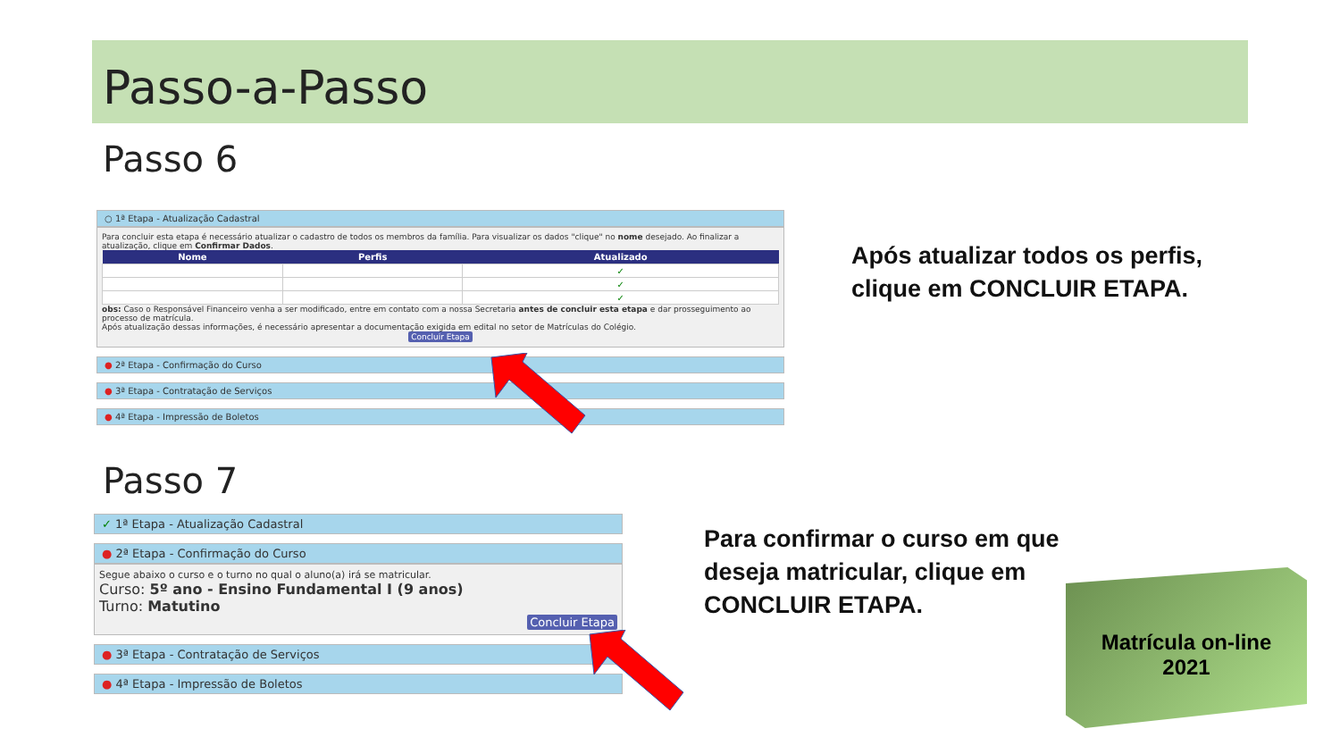Passo-a-Passo
Passo 6
○ 1ª Etapa - Atualização Cadastral
Para concluir esta etapa é necessário atualizar o cadastro de todos os membros da família. Para visualizar os dados "clique" no nome desejado. Ao finalizar a atualização, clique em Confirmar Dados.
| Nome | Perfis | Atualizado |
| --- | --- | --- |
| | | ✓ |
| | | ✓ |
| | | ✓ |
obs: Caso o Responsável Financeiro venha a ser modificado, entre em contato com a nossa Secretaria antes de concluir esta etapa e dar prosseguimento ao processo de matrícula.
Após atualização dessas informações, é necessário apresentar a documentação exigida em edital no setor de Matrículas do Colégio.
Concluir Etapa
● 2ª Etapa - Confirmação do Curso
● 3ª Etapa - Contratação de Serviços
● 4ª Etapa - Impressão de Boletos
Após atualizar todos os perfis,
clique em CONCLUIR ETAPA.
Passo 7
✓ 1ª Etapa - Atualização Cadastral
● 2ª Etapa - Confirmação do Curso
Segue abaixo o curso e o turno no qual o aluno(a) irá se matricular.
Curso: 5º ano - Ensino Fundamental I (9 anos)
Turno: Matutino
Concluir Etapa
● 3ª Etapa - Contratação de Serviços
● 4ª Etapa - Impressão de Boletos
Para confirmar o curso em que
deseja matricular, clique em
CONCLUIR ETAPA.
Matrícula on-line
2021